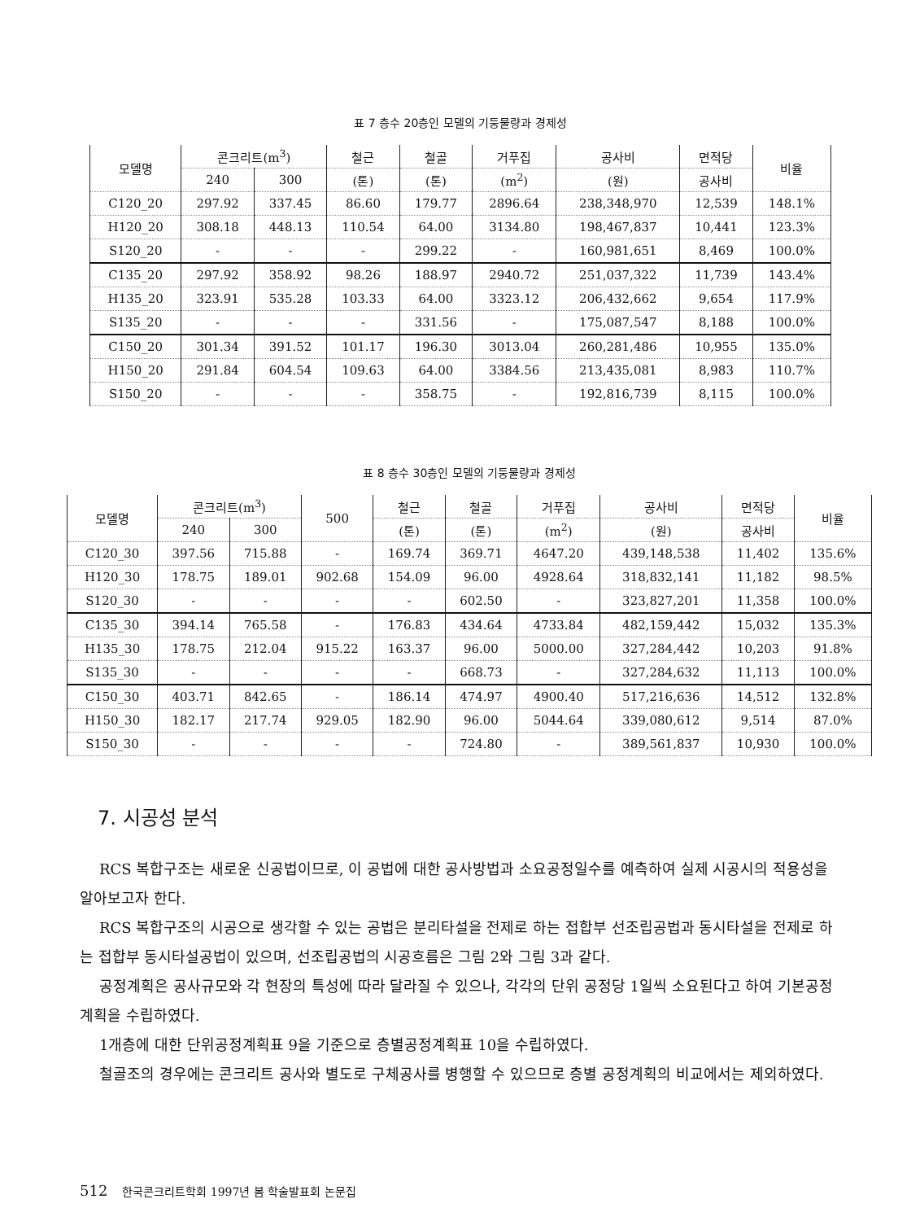표 7 층수 20층인 모델의 기둥물량과 경제성
| 모델명 | 콘크리트(m<sup>3</sup>) | | 철근 | 철골 | 거푸집 | 공사비 | 면적당 | 비율 |
| --- | --- | --- | --- | --- | --- | --- | --- | --- |
| | 240 | 300 | (톤) | (톤) | (m<sup>2</sup>) | (원) | 공사비 | |
| C120_20 | 297.92 | 337.45 | 86.60 | 179.77 | 2896.64 | 238,348,970 | 12,539 | 148.1% |
| H120_20 | 308.18 | 448.13 | 110.54 | 64.00 | 3134.80 | 198,467,837 | 10,441 | 123.3% |
| S120_20 | - | - | - | 299.22 | - | 160,981,651 | 8,469 | 100.0% |
| C135_20 | 297.92 | 358.92 | 98.26 | 188.97 | 2940.72 | 251,037,322 | 11,739 | 143.4% |
| H135_20 | 323.91 | 535.28 | 103.33 | 64.00 | 3323.12 | 206,432,662 | 9,654 | 117.9% |
| S135_20 | - | - | - | 331.56 | - | 175,087,547 | 8,188 | 100.0% |
| C150_20 | 301.34 | 391.52 | 101.17 | 196.30 | 3013.04 | 260,281,486 | 10,955 | 135.0% |
| H150_20 | 291.84 | 604.54 | 109.63 | 64.00 | 3384.56 | 213,435,081 | 8,983 | 110.7% |
| S150_20 | - | - | - | 358.75 | - | 192,816,739 | 8,115 | 100.0% |
표 8 층수 30층인 모델의 기둥물량과 경제성
| 모델명 | 콘크리트(m<sup>3</sup>) | | 500 | 철근 | 철골 | 거푸집 | 공사비 | 면적당 | 비율 |
| --- | --- | --- | --- | --- | --- | --- | --- | --- | --- |
| | 240 | 300 | | (톤) | (톤) | (m<sup>2</sup>) | (원) | 공사비 | |
| C120_30 | 397.56 | 715.88 | - | 169.74 | 369.71 | 4647.20 | 439,148,538 | 11,402 | 135.6% |
| H120_30 | 178.75 | 189.01 | 902.68 | 154.09 | 96.00 | 4928.64 | 318,832,141 | 11,182 | 98.5% |
| S120_30 | - | - | - | - | 602.50 | - | 323,827,201 | 11,358 | 100.0% |
| C135_30 | 394.14 | 765.58 | - | 176.83 | 434.64 | 4733.84 | 482,159,442 | 15,032 | 135.3% |
| H135_30 | 178.75 | 212.04 | 915.22 | 163.37 | 96.00 | 5000.00 | 327,284,442 | 10,203 | 91.8% |
| S135_30 | - | - | - | - | 668.73 | - | 327,284,632 | 11,113 | 100.0% |
| C150_30 | 403.71 | 842.65 | - | 186.14 | 474.97 | 4900.40 | 517,216,636 | 14,512 | 132.8% |
| H150_30 | 182.17 | 217.74 | 929.05 | 182.90 | 96.00 | 5044.64 | 339,080,612 | 9,514 | 87.0% |
| S150_30 | - | - | - | - | 724.80 | - | 389,561,837 | 10,930 | 100.0% |
7. 시공성 분석
RCS 복합구조는 새로운 신공법이므로, 이 공법에 대한 공사방법과 소요공정일수를 예측하여 실제 시공시의 적용성을 알아보고자 한다.
RCS 복합구조의 시공으로 생각할 수 있는 공법은 분리타설을 전제로 하는 접합부 선조립공법과 동시타설을 전제로 하는 접합부 동시타설공법이 있으며, 선조립공법의 시공흐름은 그림 2와 그림 3과 같다.
공정계획은 공사규모와 각 현장의 특성에 따라 달라질 수 있으나, 각각의 단위 공정당 1일씩 소요된다고 하여 기본공정계획을 수립하였다.
1개층에 대한 단위공정계획표 9을 기준으로 층별공정계획표 10을 수립하였다.
철골조의 경우에는 콘크리트 공사와 별도로 구체공사를 병행할 수 있으므로 층별 공정계획의 비교에서는 제외하였다.
512 한국콘크리트학회 1997년 봄 학술발표회 논문집